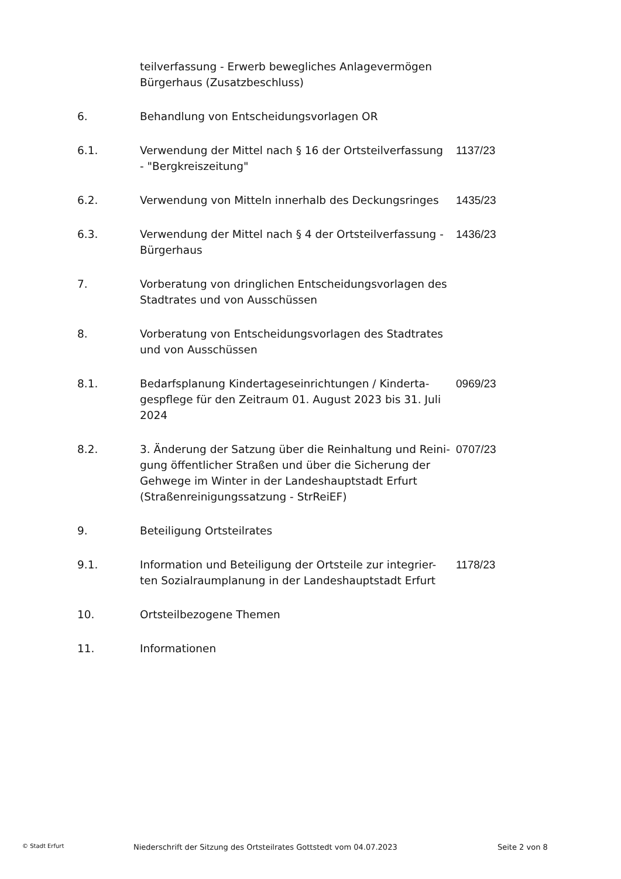teilverfassung - Erwerb bewegliches Anlagevermögen Bürgerhaus (Zusatzbeschluss)
6. Behandlung von Entscheidungsvorlagen OR
6.1. Verwendung der Mittel nach § 16 der Ortsteilverfassung - "Bergkreiszeitung"
1137/23
6.2. Verwendung von Mitteln innerhalb des Deckungsringes
1435/23
6.3. Verwendung der Mittel nach § 4 der Ortsteilverfassung - Bürgerhaus
1436/23
7. Vorberatung von dringlichen Entscheidungsvorlagen des Stadtrates und von Ausschüssen
8. Vorberatung von Entscheidungsvorlagen des Stadtrates und von Ausschüssen
8.1. Bedarfsplanung Kindertageseinrichtungen / Kinderta-gespflege für den Zeitraum 01. August 2023 bis 31. Juli 2024
0969/23
8.2. 3. Änderung der Satzung über die Reinhaltung und Reini-gung öffentlicher Straßen und über die Sicherung der Gehwege im Winter in der Landeshauptstadt Erfurt (Straßenreinigungssatzung - StrReiEF)
0707/23
9. Beteiligung Ortsteilrates
9.1. Information und Beteiligung der Ortsteile zur integrier-ten Sozialraumplanung in der Landeshauptstadt Erfurt
1178/23
10. Ortsteilbezogene Themen
11. Informationen
© Stadt Erfurt
Niederschrift der Sitzung des Ortsteilrates Gottstedt vom 04.07.2023 Seite 2 von 8